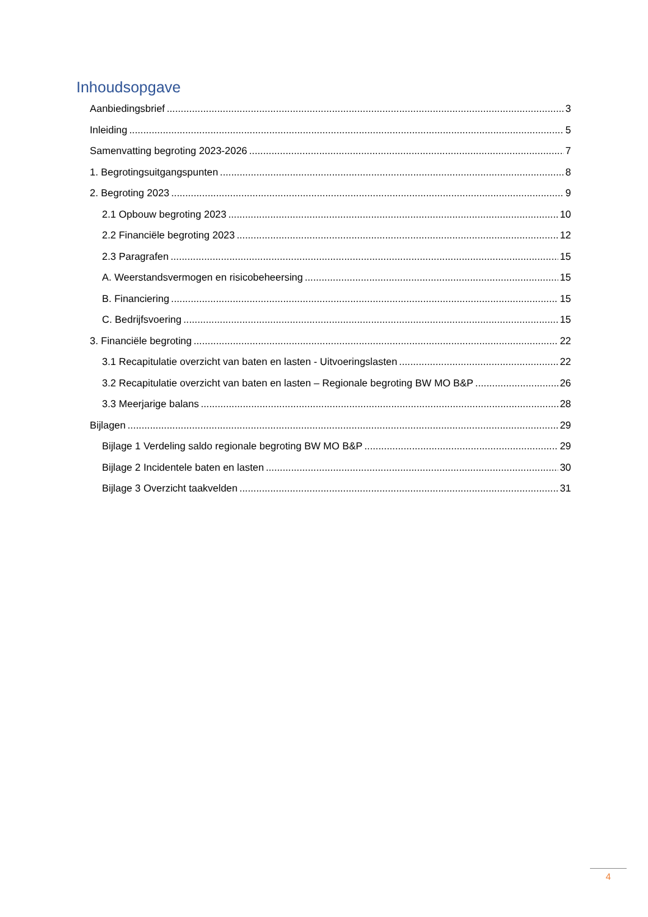Inhoudsopgave
Aanbiedingsbrief 3
Inleiding 5
Samenvatting begroting 2023-2026 7
1. Begrotingsuitgangspunten 8
2. Begroting 2023 9
2.1 Opbouw begroting 2023 10
2.2 Financiële begroting 2023 12
2.3 Paragrafen 15
A. Weerstandsvermogen en risicobeheersing 15
B. Financiering 15
C. Bedrijfsvoering 15
3. Financiële begroting 22
3.1 Recapitulatie overzicht van baten en lasten - Uitvoeringslasten 22
3.2 Recapitulatie overzicht van baten en lasten – Regionale begroting BW MO B&P 26
3.3 Meerjarige balans 28
Bijlagen 29
Bijlage 1 Verdeling saldo regionale begroting BW MO B&P 29
Bijlage 2 Incidentele baten en lasten 30
Bijlage 3 Overzicht taakvelden 31
4